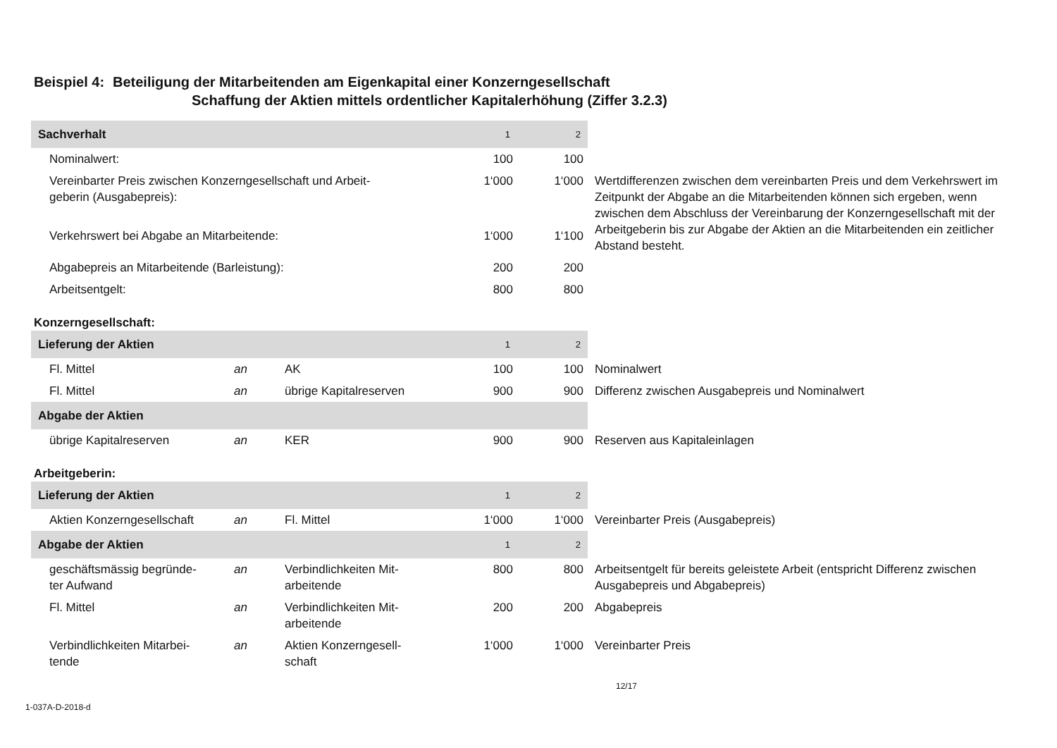Beispiel 4: Beteiligung der Mitarbeitenden am Eigenkapital einer Konzerngesellschaft
Schaffung der Aktien mittels ordentlicher Kapitalerhöhung (Ziffer 3.2.3)
| Sachverhalt | | | 1 | 2 | |
| Nominalwert: | | | 100 | 100 | |
| Vereinbarter Preis zwischen Konzerngesellschaft und Arbeit- geberin (Ausgabepreis): | | | 1‘000 | 1‘000 | Wertdifferenzen zwischen dem vereinbarten Preis und dem Verkehrswert im Zeitpunkt der Abgabe an die Mitarbeitenden können sich ergeben, wenn zwischen dem Abschluss der Vereinbarung der Konzerngesellschaft mit der Arbeitgeberin bis zur Abgabe der Aktien an die Mitarbeitenden ein zeitlicher Abstand besteht. |
| Verkehrswert bei Abgabe an Mitarbeitende: | | | 1‘000 | 1‘100 | |
| Abgabepreis an Mitarbeitende (Barleistung): | | | 200 | 200 | |
| Arbeitsentgelt: | | | 800 | 800 | |
| Konzerngesellschaft: | | | | | |
| Lieferung der Aktien | | | 1 | 2 | |
| Fl. Mittel | an | AK | 100 | 100 | Nominalwert |
| Fl. Mittel | an | übrige Kapitalreserven | 900 | 900 | Differenz zwischen Ausgabepreis und Nominalwert |
| Abgabe der Aktien | | | | | |
| übrige Kapitalreserven | an | KER | 900 | 900 | Reserven aus Kapitaleinlagen |
| Arbeitgeberin: | | | | | |
| Lieferung der Aktien | | | 1 | 2 | |
| Aktien Konzerngesellschaft | an | Fl. Mittel | 1‘000 | 1‘000 | Vereinbarter Preis (Ausgabepreis) |
| Abgabe der Aktien | | | 1 | 2 | |
| geschäftsmässig begründe- ter Aufwand | an | Verbindlichkeiten Mit- arbeitende | 800 | 800 | Arbeitsentgelt für bereits geleistete Arbeit (entspricht Differenz zwischen Ausgabepreis und Abgabepreis) |
| Fl. Mittel | an | Verbindlichkeiten Mit- arbeitende | 200 | 200 | Abgabepreis |
| Verbindlichkeiten Mitarbei- tende | an | Aktien Konzerngesell- schaft | 1‘000 | 1‘000 | Vereinbarter Preis |
12/17
1-037A-D-2018-d